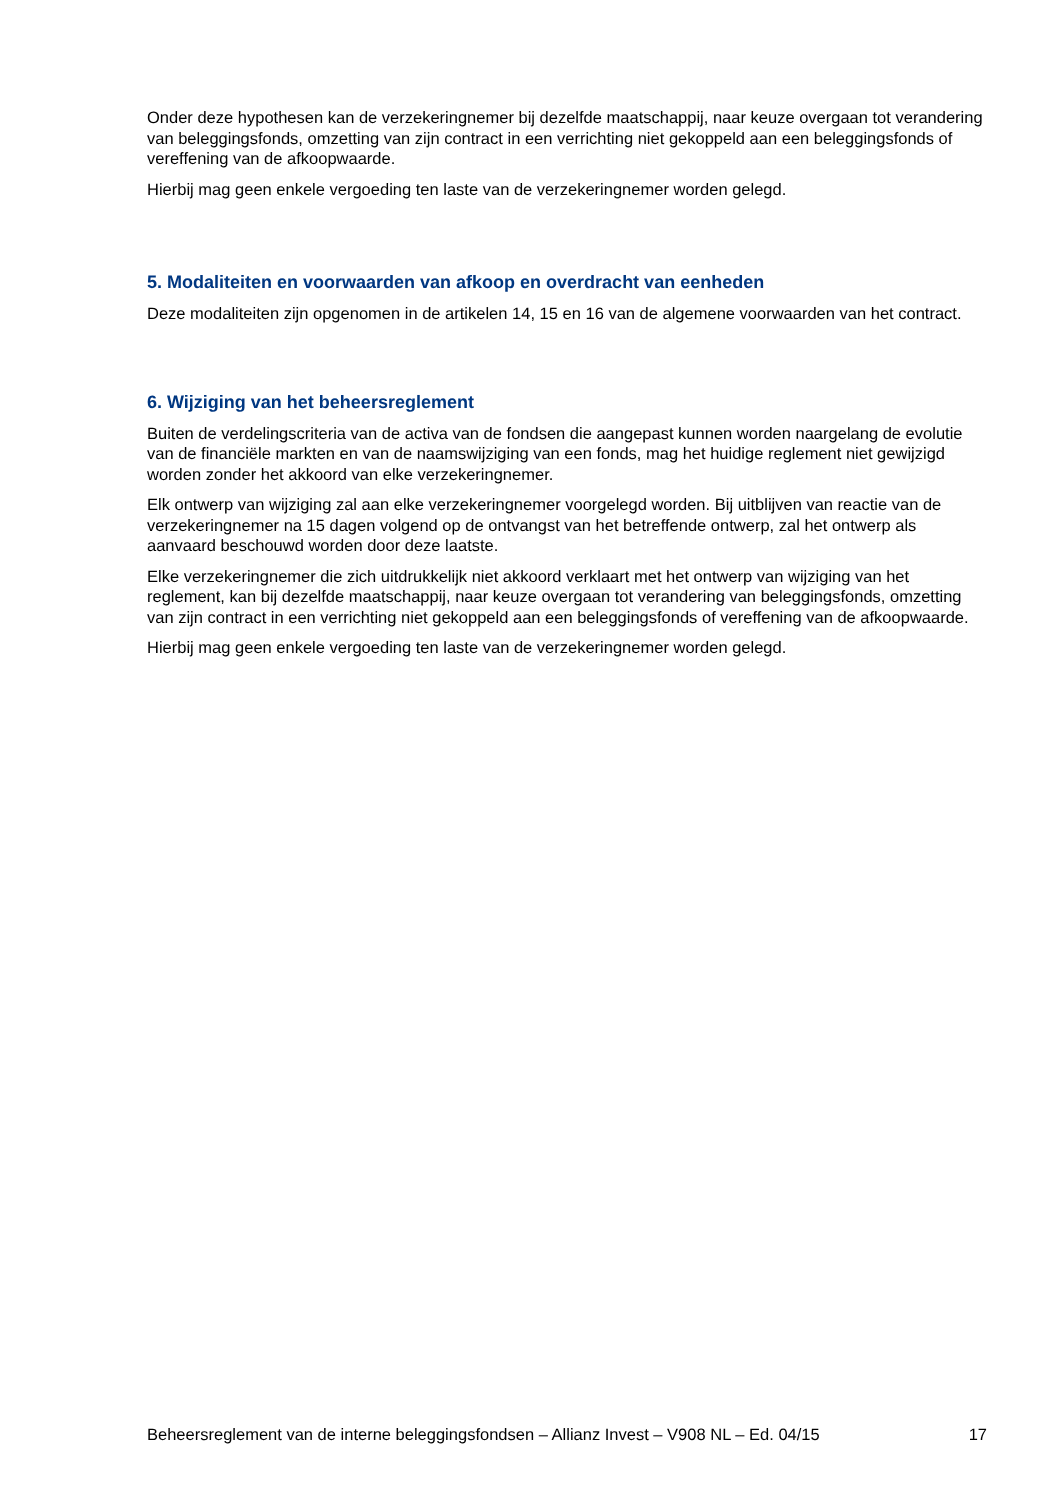Onder deze hypothesen kan de verzekeringnemer bij dezelfde maatschappij, naar keuze overgaan tot verandering van beleggingsfonds, omzetting van zijn contract in een verrichting niet gekoppeld aan een beleggingsfonds of vereffening van de afkoopwaarde.
Hierbij mag geen enkele vergoeding ten laste van de verzekeringnemer worden gelegd.
5. Modaliteiten en voorwaarden van afkoop en overdracht van eenheden
Deze modaliteiten zijn opgenomen in de artikelen 14, 15 en 16 van de algemene voorwaarden van het contract.
6. Wijziging van het beheersreglement
Buiten de verdelingscriteria van de activa van de fondsen die aangepast kunnen worden naargelang de evolutie van de financiële markten en van de naamswijziging van een fonds, mag het huidige reglement niet gewijzigd worden zonder het akkoord van elke verzekeringnemer.
Elk ontwerp van wijziging zal aan elke verzekeringnemer voorgelegd worden. Bij uitblijven van reactie van de verzekeringnemer na 15 dagen volgend op de ontvangst van het betreffende ontwerp, zal het ontwerp als aanvaard beschouwd worden door deze laatste.
Elke verzekeringnemer die zich uitdrukkelijk niet akkoord verklaart met het ontwerp van wijziging van het reglement, kan bij dezelfde maatschappij, naar keuze overgaan tot verandering van beleggingsfonds, omzetting van zijn contract in een verrichting niet gekoppeld aan een beleggingsfonds of vereffening van de afkoopwaarde.
Hierbij mag geen enkele vergoeding ten laste van de verzekeringnemer worden gelegd.
Beheersreglement van de interne beleggingsfondsen – Allianz Invest – V908 NL – Ed. 04/15 17